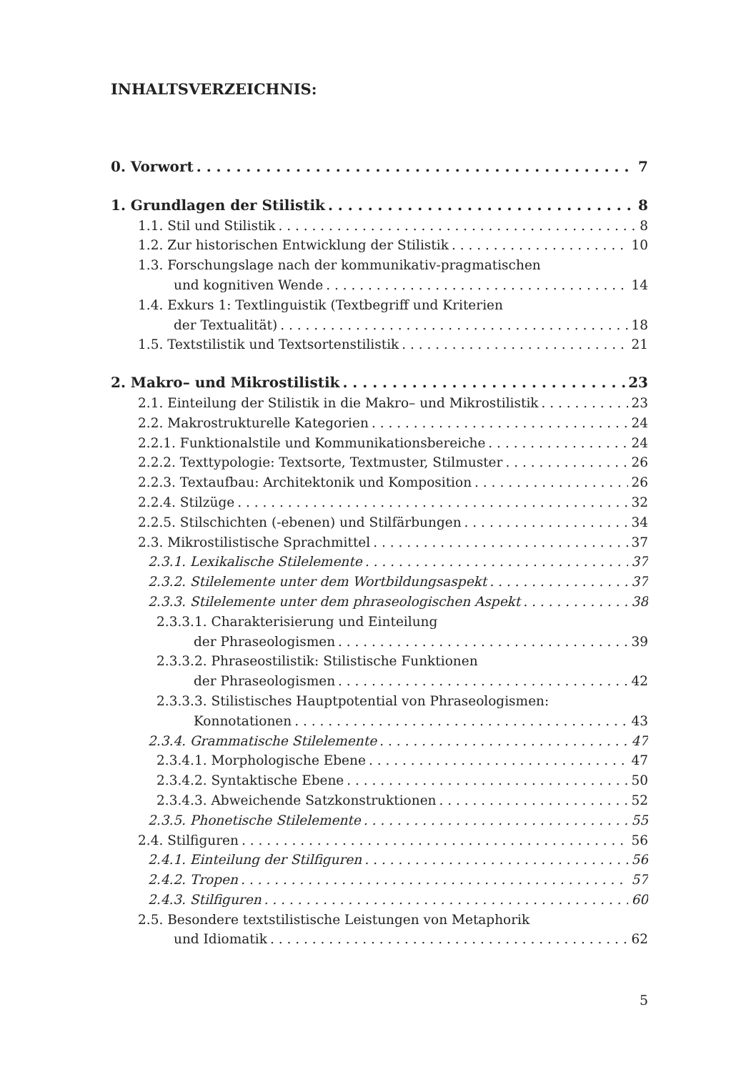INHALTSVERZEICHNIS:
0. Vorwort 7
1. Grundlagen der Stilistik 8
1.1. Stil und Stilistik 8
1.2. Zur historischen Entwicklung der Stilistik 10
1.3. Forschungslage nach der kommunikativ-pragmatischen
und kognitiven Wende 14
1.4. Exkurs 1: Textlinguistik (Textbegriff und Kriterien
der Textualität) 18
1.5. Textstilistik und Textsortenstilistik 21
2. Makro– und Mikrostilistik 23
2.1. Einteilung der Stilistik in die Makro– und Mikrostilistik 23
2.2. Makrostrukturelle Kategorien 24
2.2.1. Funktionalstile und Kommunikationsbereiche 24
2.2.2. Texttypologie: Textsorte, Textmuster, Stilmuster 26
2.2.3. Textaufbau: Architektonik und Komposition 26
2.2.4. Stilzüge 32
2.2.5. Stilschichten (-ebenen) und Stilfärbungen 34
2.3. Mikrostilistische Sprachmittel 37
2.3.1. Lexikalische Stilelemente 37
2.3.2. Stilelemente unter dem Wortbildungsaspekt 37
2.3.3. Stilelemente unter dem phraseologischen Aspekt 38
2.3.3.1. Charakterisierung und Einteilung
der Phraseologismen 39
2.3.3.2. Phraseostilistik: Stilistische Funktionen
der Phraseologismen 42
2.3.3.3. Stilistisches Hauptpotential von Phraseologismen:
Konnotationen 43
2.3.4. Grammatische Stilelemente 47
2.3.4.1. Morphologische Ebene 47
2.3.4.2. Syntaktische Ebene 50
2.3.4.3. Abweichende Satzkonstruktionen 52
2.3.5. Phonetische Stilelemente 55
2.4. Stilfiguren 56
2.4.1. Einteilung der Stilfiguren 56
2.4.2. Tropen 57
2.4.3. Stilfiguren 60
2.5. Besondere textstilistische Leistungen von Metaphorik
und Idiomatik 62
5